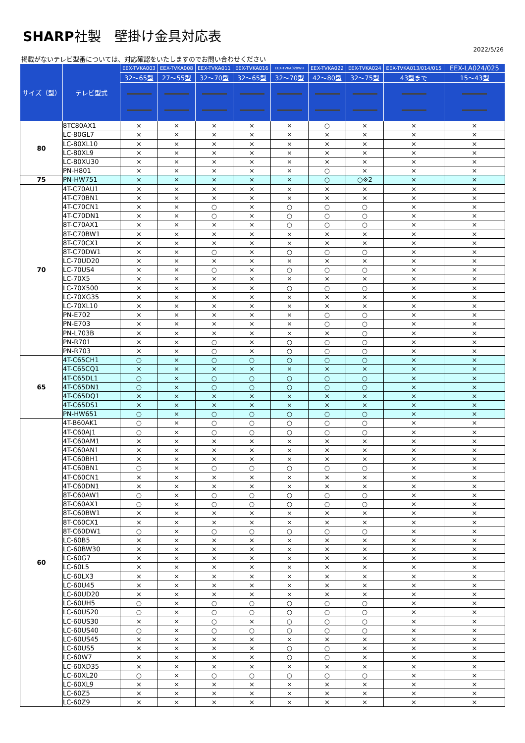SHARP社製　壁掛け金具対応表
2022/5/26
掲載がないテレビ型番については、対応確認をいたしますのでお問い合わせください
| サイズ（型） | テレビ型式 | EEX-TVKA003 | EEX-TVKA008 | EEX-TVKA011 | EEX-TVKA016 | EEX-TVKA020WH | EEX-TVKA022 | EEX-TVKA024 | EEX-TVKA013/014/015 | EEX-LA024/025 |
| --- | --- | --- | --- | --- | --- | --- | --- | --- | --- | --- |
| | | 32～65型 | 27～55型 | 32～70型 | 32～65型 | 32～70型 | 42～80型 | 32～75型 | 43型まで | 15～43型 |
| 80 | 8TC80AX1 | × | × | × | × | × | ○ | × | × | × |
| | LC-80GL7 | × | × | × | × | × | × | × | × | × |
| | LC-80XL10 | × | × | × | × | × | × | × | × | × |
| | LC-80XL9 | × | × | × | × | × | × | × | × | × |
| | LC-80XU30 | × | × | × | × | × | × | × | × | × |
| | PN-H801 | × | × | × | × | × | ○ | × | × | × |
| 75 | PN-HW751 | × | × | × | × | × | ○ | ○※2 | × | × |
| 70 | 4T-C70AU1 | × | × | × | × | × | × | × | × | × |
| | 4T-C70BN1 | × | × | × | × | × | × | × | × | × |
| | 4T-C70CN1 | × | × | ○ | × | ○ | ○ | ○ | × | × |
| | 4T-C70DN1 | × | × | ○ | × | ○ | ○ | ○ | × | × |
| | 8T-C70AX1 | × | × | × | × | ○ | ○ | ○ | × | × |
| | 8T-C70BW1 | × | × | × | × | × | × | × | × | × |
| | 8T-C70CX1 | × | × | × | × | × | × | × | × | × |
| | 8T-C70DW1 | × | × | ○ | × | ○ | ○ | ○ | × | × |
| | LC-70UD20 | × | × | × | × | × | × | × | × | × |
| | LC-70US4 | × | × | ○ | × | ○ | ○ | ○ | × | × |
| | LC-70X5 | × | × | × | × | × | × | × | × | × |
| | LC-70X500 | × | × | × | × | ○ | ○ | ○ | × | × |
| | LC-70XG35 | × | × | × | × | × | × | × | × | × |
| | LC-70XL10 | × | × | × | × | × | × | × | × | × |
| | PN-E702 | × | × | × | × | × | ○ | ○ | × | × |
| | PN-E703 | × | × | × | × | × | ○ | ○ | × | × |
| | PN-L703B | × | × | × | × | × | × | ○ | × | × |
| | PN-R701 | × | × | ○ | × | ○ | ○ | ○ | × | × |
| | PN-R703 | × | × | ○ | × | ○ | ○ | ○ | × | × |
| 65 | 4T-C65CH1 | ○ | × | ○ | ○ | ○ | ○ | ○ | × | × |
| | 4T-C65CQ1 | × | × | × | × | × | × | × | × | × |
| | 4T-C65DL1 | ○ | × | ○ | ○ | ○ | ○ | ○ | × | × |
| | 4T-C65DN1 | ○ | × | ○ | ○ | ○ | ○ | ○ | × | × |
| | 4T-C65DQ1 | × | × | × | × | × | × | × | × | × |
| | 4T-C65DS1 | × | × | × | × | × | × | × | × | × |
| | PN-HW651 | ○ | × | ○ | ○ | ○ | ○ | ○ | × | × |
| 60 | 4T-B60AK1 | ○ | × | ○ | ○ | ○ | ○ | ○ | × | × |
| | 4T-C60AJ1 | ○ | × | ○ | ○ | ○ | ○ | ○ | × | × |
| | 4T-C60AM1 | × | × | × | × | × | × | × | × | × |
| | 4T-C60AN1 | × | × | × | × | × | × | × | × | × |
| | 4T-C60BH1 | × | × | × | × | × | × | × | × | × |
| | 4T-C60BN1 | ○ | × | ○ | ○ | ○ | ○ | ○ | × | × |
| | 4T-C60CN1 | × | × | × | × | × | × | × | × | × |
| | 4T-C60DN1 | × | × | × | × | × | × | × | × | × |
| | 8T-C60AW1 | ○ | × | ○ | ○ | ○ | ○ | ○ | × | × |
| | 8T-C60AX1 | ○ | × | ○ | ○ | ○ | ○ | ○ | × | × |
| | 8T-C60BW1 | × | × | × | × | × | × | × | × | × |
| | 8T-C60CX1 | × | × | × | × | × | × | × | × | × |
| | 8T-C60DW1 | ○ | × | ○ | ○ | ○ | ○ | ○ | × | × |
| | LC-60B5 | × | × | × | × | × | × | × | × | × |
| | LC-60BW30 | × | × | × | × | × | × | × | × | × |
| | LC-60G7 | × | × | × | × | × | × | × | × | × |
| | LC-60L5 | × | × | × | × | × | × | × | × | × |
| | LC-60LX3 | × | × | × | × | × | × | × | × | × |
| | LC-60U45 | × | × | × | × | × | × | × | × | × |
| | LC-60UD20 | × | × | × | × | × | × | × | × | × |
| | LC-60UH5 | ○ | × | ○ | ○ | ○ | ○ | ○ | × | × |
| | LC-60US20 | ○ | × | ○ | ○ | ○ | ○ | ○ | × | × |
| | LC-60US30 | × | × | ○ | × | ○ | ○ | ○ | × | × |
| | LC-60US40 | ○ | × | ○ | ○ | ○ | ○ | ○ | × | × |
| | LC-60US45 | × | × | × | × | × | × | × | × | × |
| | LC-60US5 | × | × | × | × | ○ | ○ | × | × | × |
| | LC-60W7 | × | × | × | × | ○ | ○ | × | × | × |
| | LC-60XD35 | × | × | × | × | × | × | × | × | × |
| | LC-60XL20 | ○ | × | ○ | ○ | ○ | ○ | ○ | × | × |
| | LC-60XL9 | × | × | × | × | × | × | × | × | × |
| | LC-60Z5 | × | × | × | × | × | × | × | × | × |
| | LC-60Z9 | × | × | × | × | × | × | × | × | × |